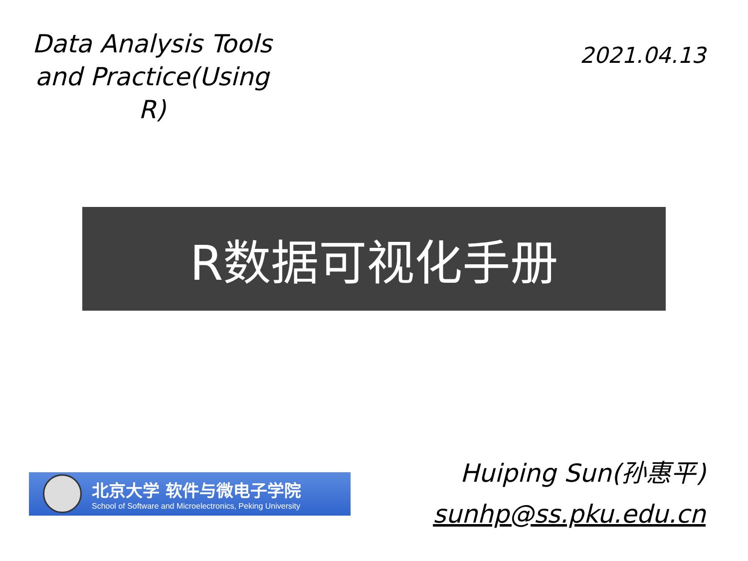Data Analysis Tools and Practice(Using R)
2021.04.13
R数据可视化手册
北京大学 软件与微电子学院
School of Software and Microelectronics, Peking University
Huiping Sun(孙惠平)
sunhp@ss.pku.edu.cn